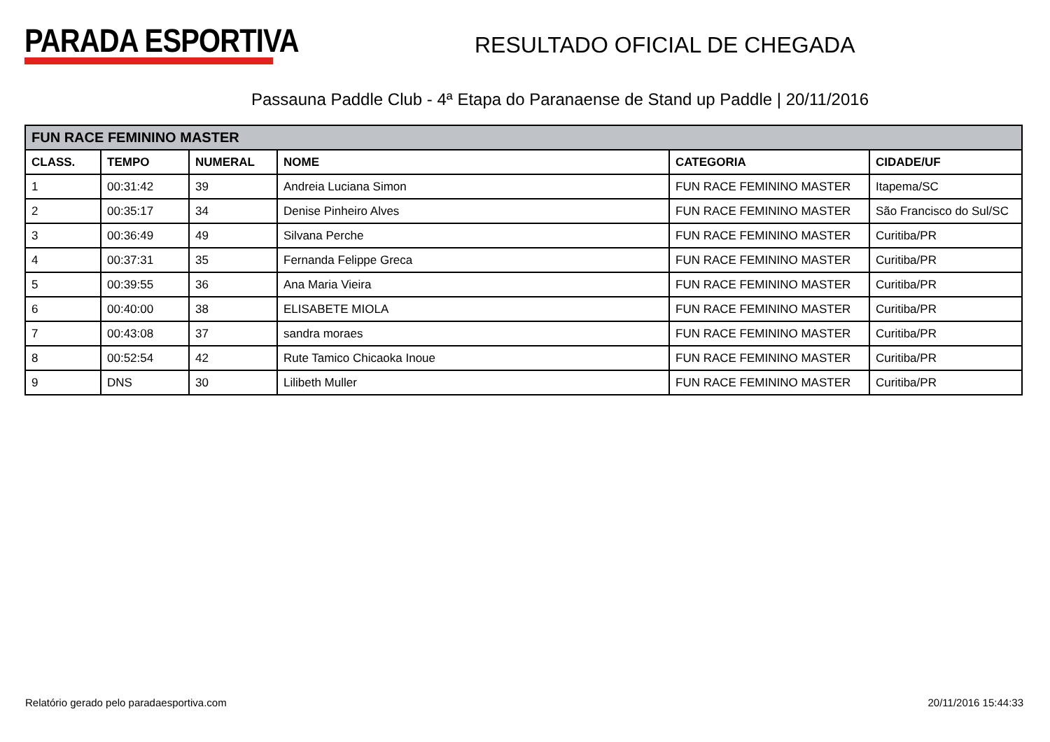PARADA ESPORTIVA
RESULTADO OFICIAL DE CHEGADA
Passauna Paddle Club - 4ª Etapa do Paranaense de Stand up Paddle | 20/11/2016
| FUN RACE FEMININO MASTER | | | | | |
| --- | --- | --- | --- | --- | --- |
| CLASS. | TEMPO | NUMERAL | NOME | CATEGORIA | CIDADE/UF |
| 1 | 00:31:42 | 39 | Andreia Luciana Simon | FUN RACE FEMININO MASTER | Itapema/SC |
| 2 | 00:35:17 | 34 | Denise Pinheiro Alves | FUN RACE FEMININO MASTER | São Francisco do Sul/SC |
| 3 | 00:36:49 | 49 | Silvana Perche | FUN RACE FEMININO MASTER | Curitiba/PR |
| 4 | 00:37:31 | 35 | Fernanda Felippe Greca | FUN RACE FEMININO MASTER | Curitiba/PR |
| 5 | 00:39:55 | 36 | Ana Maria Vieira | FUN RACE FEMININO MASTER | Curitiba/PR |
| 6 | 00:40:00 | 38 | ELISABETE MIOLA | FUN RACE FEMININO MASTER | Curitiba/PR |
| 7 | 00:43:08 | 37 | sandra moraes | FUN RACE FEMININO MASTER | Curitiba/PR |
| 8 | 00:52:54 | 42 | Rute Tamico Chicaoka Inoue | FUN RACE FEMININO MASTER | Curitiba/PR |
| 9 | DNS | 30 | Lilibeth Muller | FUN RACE FEMININO MASTER | Curitiba/PR |
Relatório gerado pelo paradaesportiva.com 20/11/2016 15:44:33